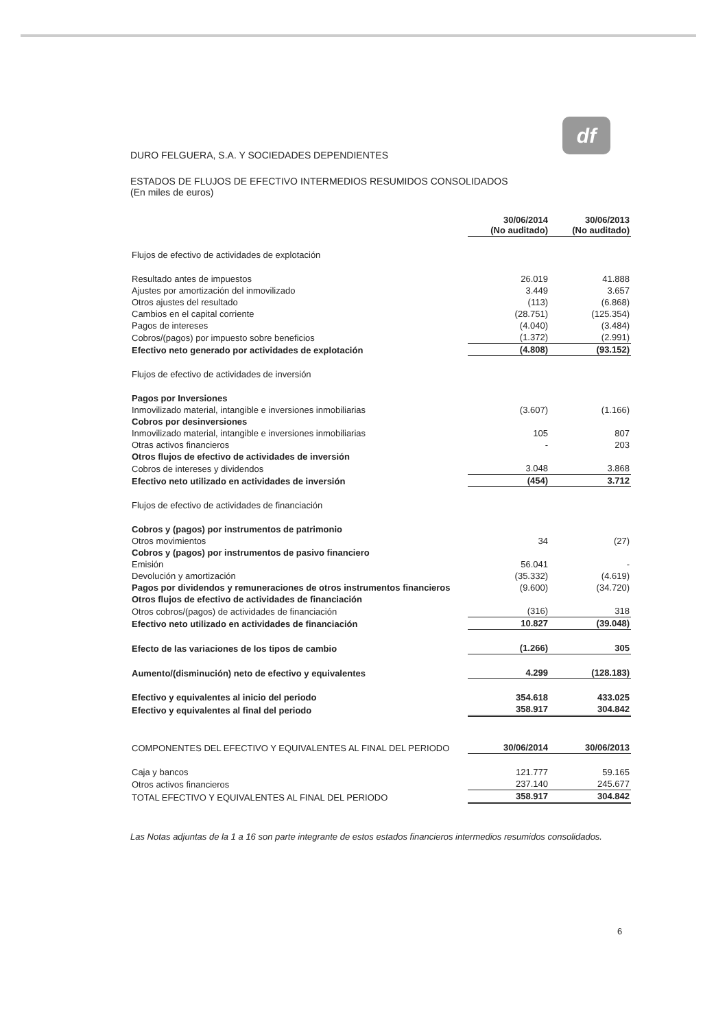df
DURO FELGUERA, S.A. Y SOCIEDADES DEPENDIENTES
ESTADOS DE FLUJOS DE EFECTIVO INTERMEDIOS RESUMIDOS CONSOLIDADOS
(En miles de euros)
| | 30/06/2014 (No auditado) | 30/06/2013 (No auditado) |
| Flujos de efectivo de actividades de explotación | | |
| Resultado antes de impuestos | 26.019 | 41.888 |
| Ajustes por amortización del inmovilizado | 3.449 | 3.657 |
| Otros ajustes del resultado | (113) | (6.868) |
| Cambios en el capital corriente | (28.751) | (125.354) |
| Pagos de intereses | (4.040) | (3.484) |
| Cobros/(pagos) por impuesto sobre beneficios | (1.372) | (2.991) |
| Efectivo neto generado por actividades de explotación | (4.808) | (93.152) |
| Flujos de efectivo de actividades de inversión | | |
| Pagos por Inversiones | | |
| Inmovilizado material, intangible e inversiones inmobiliarias | (3.607) | (1.166) |
| Cobros por desinversiones | | |
| Inmovilizado material, intangible e inversiones inmobiliarias | 105 | 807 |
| Otras activos financieros | - | 203 |
| Otros flujos de efectivo de actividades de inversión | | |
| Cobros de intereses y dividendos | 3.048 | 3.868 |
| Efectivo neto utilizado en actividades de inversión | (454) | 3.712 |
| Flujos de efectivo de actividades de financiación | | |
| Cobros y (pagos) por instrumentos de patrimonio | | |
| Otros movimientos | 34 | (27) |
| Cobros y (pagos) por instrumentos de pasivo financiero | | |
| Emisión | 56.041 | - |
| Devolución y amortización | (35.332) | (4.619) |
| Pagos por dividendos y remuneraciones de otros instrumentos financieros | (9.600) | (34.720) |
| Otros flujos de efectivo de actividades de financiación | | |
| Otros cobros/(pagos) de actividades de financiación | (316) | 318 |
| Efectivo neto utilizado en actividades de financiación | 10.827 | (39.048) |
| Efecto de las variaciones de los tipos de cambio | (1.266) | 305 |
| Aumento/(disminución) neto de efectivo y equivalentes | 4.299 | (128.183) |
| Efectivo y equivalentes al inicio del periodo | 354.618 | 433.025 |
| Efectivo y equivalentes al final del periodo | 358.917 | 304.842 |
| COMPONENTES DEL EFECTIVO Y EQUIVALENTES AL FINAL DEL PERIODO | 30/06/2014 | 30/06/2013 |
| Caja y bancos | 121.777 | 59.165 |
| Otros activos financieros | 237.140 | 245.677 |
| TOTAL EFECTIVO Y EQUIVALENTES AL FINAL DEL PERIODO | 358.917 | 304.842 |
Las Notas adjuntas de la 1 a 16 son parte integrante de estos estados financieros intermedios resumidos consolidados.
6